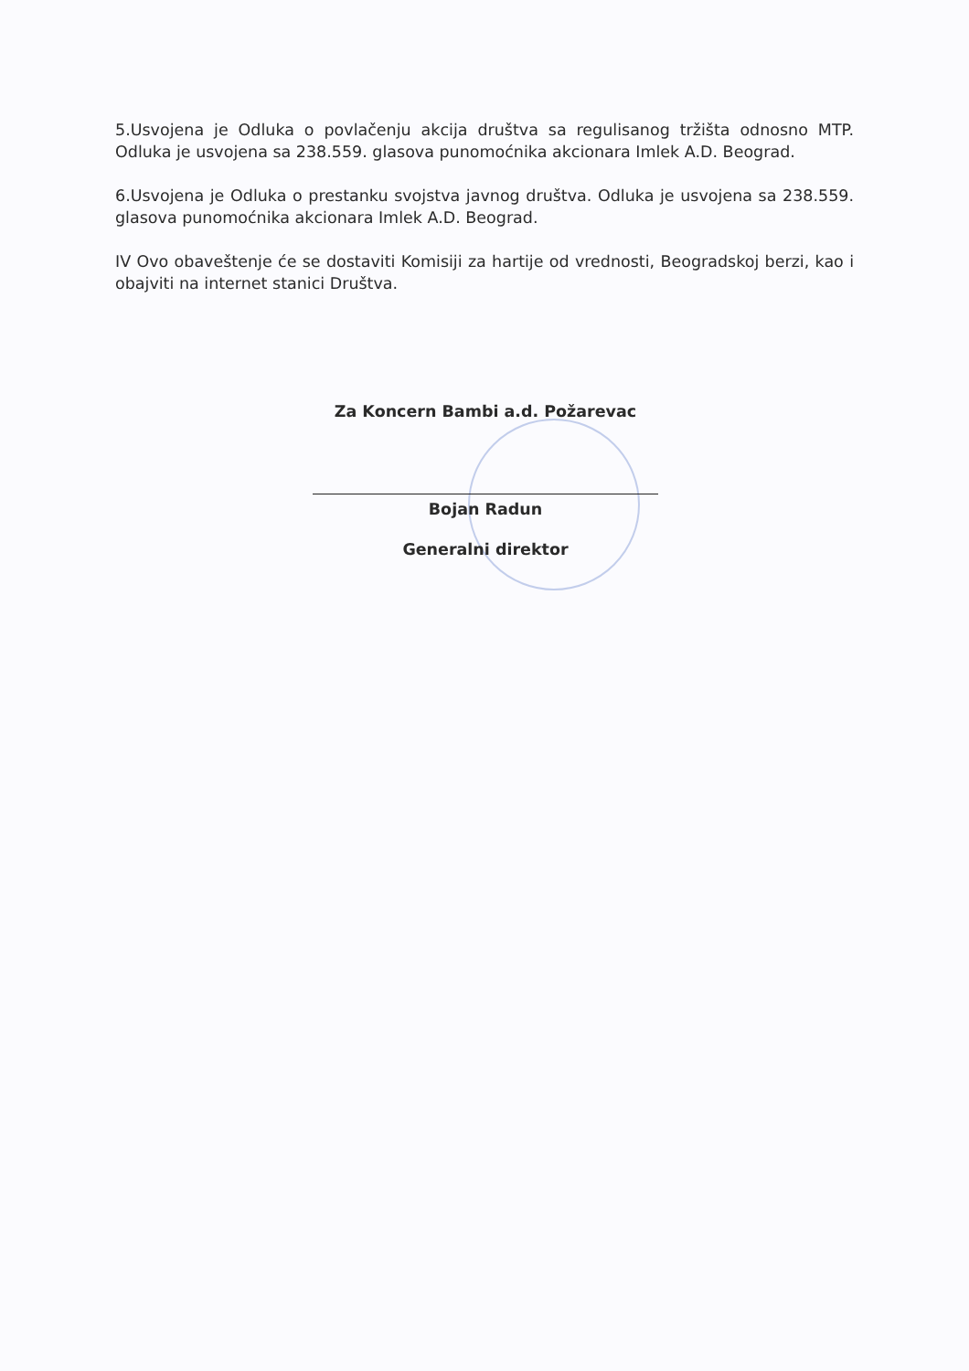5.Usvojena je Odluka o povlačenju akcija društva sa regulisanog tržišta odnosno MTP. Odluka je usvojena sa 238.559. glasova punomoćnika akcionara Imlek A.D. Beograd.
6.Usvojena je Odluka o prestanku svojstva javnog društva. Odluka je usvojena sa 238.559. glasova punomoćnika akcionara Imlek A.D. Beograd.
IV Ovo obaveštenje će se dostaviti Komisiji za hartije od vrednosti, Beogradskoj berzi, kao i obajviti na internet stanici Društva.
Za Koncern Bambi a.d. Požarevac
Bojan Radun
Generalni direktor